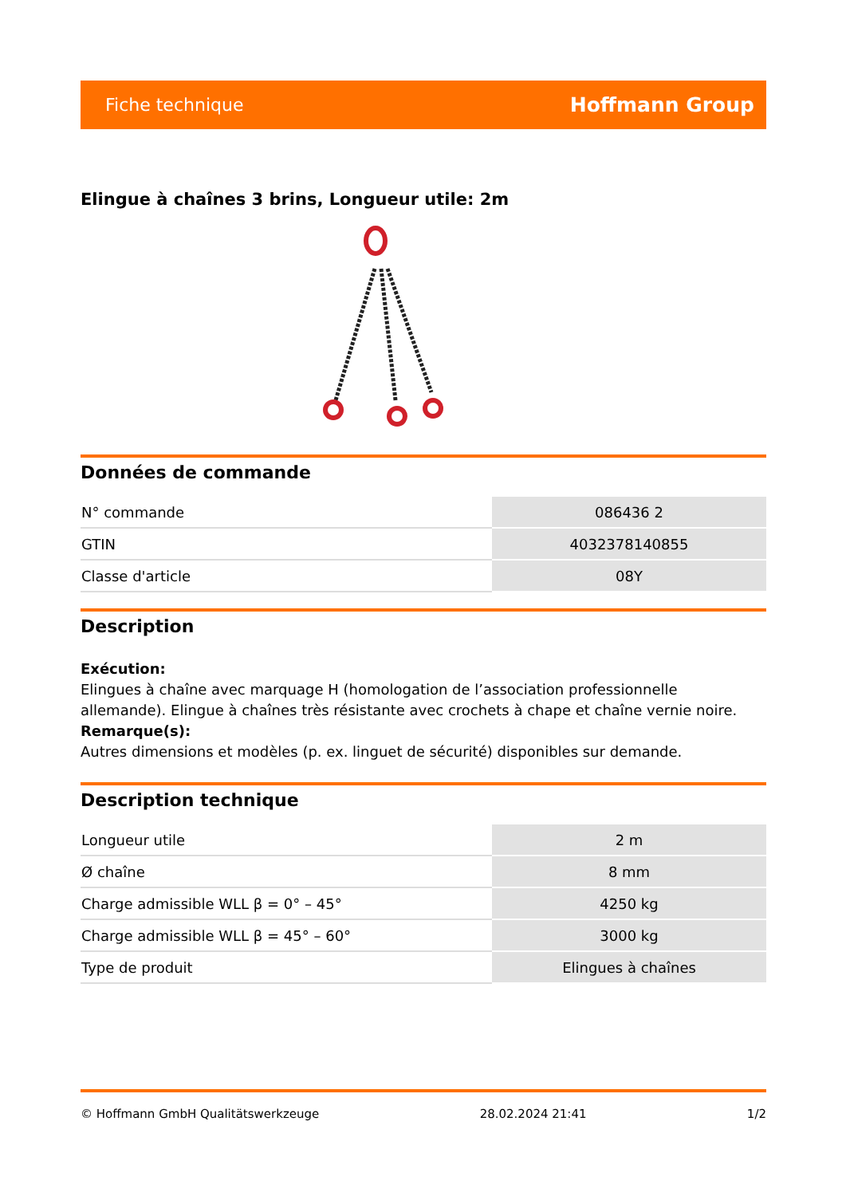Fiche technique Hoffmann Group
Elingue à chaînes 3 brins, Longueur utile: 2m
Données de commande
| N° commande | 086436 2 |
| GTIN | 4032378140855 |
| Classe d'article | 08Y |
Description
Exécution:
Elingues à chaîne avec marquage H (homologation de l’association professionnelle allemande). Elingue à chaînes très résistante avec crochets à chape et chaîne vernie noire.
Remarque(s):
Autres dimensions et modèles (p. ex. linguet de sécurité) disponibles sur demande.
Description technique
| Longueur utile | 2 m |
| Ø chaîne | 8 mm |
| Charge admissible WLL β = 0° – 45° | 4250 kg |
| Charge admissible WLL β = 45° – 60° | 3000 kg |
| Type de produit | Elingues à chaînes |
© Hoffmann GmbH Qualitätswerkzeuge 28.02.2024 21:41 1/2